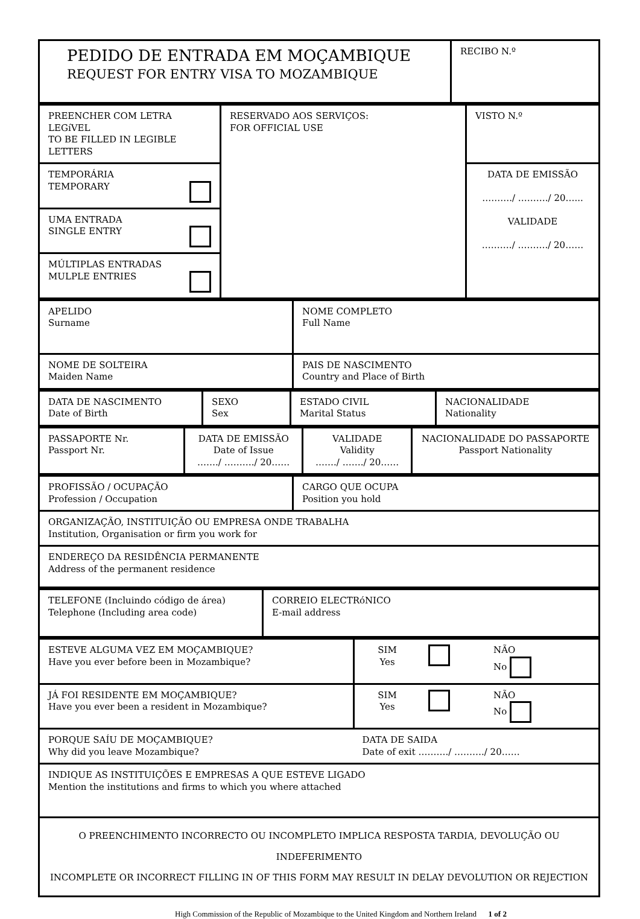| PEDIDO DE ENTRADA EM MOÇAMBIQUE REQUEST FOR ENTRY VISA TO MOZAMBIQUE | RECIBO N.º |
| PREENCHER COM LETRA LEGíVEL TO BE FILLED IN LEGIBLE LETTERS | RESERVADO AOS SERVIÇOS: FOR OFFICIAL USE | VISTO N.º |
| TEMPORÁRIA TEMPORARY | | DATA DE EMISSÃO ………./ ………./ 20…... VALIDADE ………./ ………./ 20…… |
| UMA ENTRADA SINGLE ENTRY | | |
| MÚLTIPLAS ENTRADAS MULPLE ENTRIES | | |
| APELIDO Surname | NOME COMPLETO Full Name |
| NOME DE SOLTEIRA Maiden Name | PAIS DE NASCIMENTO Country and Place of Birth |
| DATA DE NASCIMENTO Date of Birth | SEXO Sex | ESTADO CIVIL Marital Status | NACIONALIDADE Nationality |
| PASSAPORTE Nr. Passport Nr. | DATA DE EMISSÃO Date of Issue ……./ ………./ 20…… | VALIDADE Validity ……./ ……./ 20…… | NACIONALIDADE DO PASSAPORTE Passport Nationality |
| PROFISSÃO / OCUPAÇÃO Profession / Occupation | CARGO QUE OCUPA Position you hold |
| ORGANIZAÇÃO, INSTITUIÇÃO OU EMPRESA ONDE TRABALHA Institution, Organisation or firm you work for | |
| ENDEREÇO DA RESIDÊNCIA PERMANENTE Address of the permanent residence | |
| TELEFONE (Incluindo código de área) Telephone (Including area code) | CORREIO ELECTRóNICO E-mail address |
| ESTEVE ALGUMA VEZ EM MOÇAMBIQUE? Have you ever before been in Mozambique? | SIM Yes | | NÃO No |
| JÁ FOI RESIDENTE EM MOÇAMBIQUE? Have you ever been a resident in Mozambique? | SIM Yes | | NÃO No |
| PORQUE SAÍU DE MOÇAMBIQUE? Why did you leave Mozambique? | DATA DE SAIDA Date of exit ………./ ………./ 20…… | | |
| INDIQUE AS INSTITUIÇÕES E EMPRESAS A QUE ESTEVE LIGADO Mention the institutions and firms to which you where attached | | | |
| O PREENCHIMENTO INCORRECTO OU INCOMPLETO IMPLICA RESPOSTA TARDIA, DEVOLUÇÃO OU INDEFERIMENTO INCOMPLETE OR INCORRECT FILLING IN OF THIS FORM MAY RESULT IN DELAY DEVOLUTION OR REJECTION | | | |
High Commission of the Republic of Mozambique to the United Kingdom and Northern Ireland 1 of 2